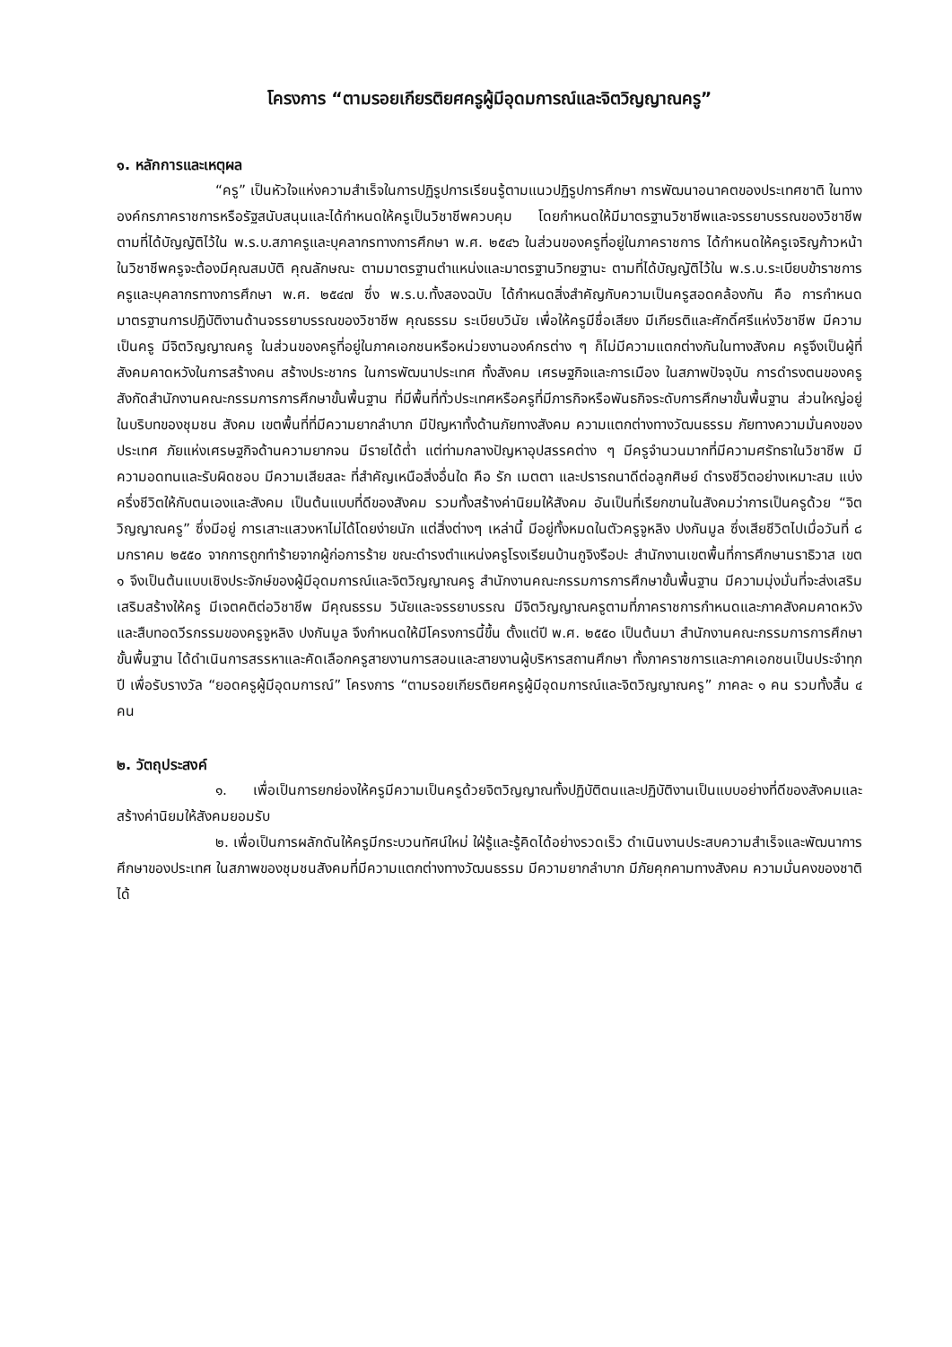โครงการ “ตามรอยเกียรติยศครูผู้มีอุดมการณ์และจิตวิญญาณครู”
๑. หลักการและเหตุผล
“ครู” เป็นหัวใจแห่งความสำเร็จในการปฏิรูปการเรียนรู้ตามแนวปฏิรูปการศึกษา การพัฒนาอนาคตของประเทศชาติ ในทางองค์กรภาคราชการหรือรัฐสนับสนุนและได้กำหนดให้ครูเป็นวิชาชีพควบคุม โดยกำหนดให้มีมาตรฐานวิชาชีพและจรรยาบรรณของวิชาชีพตามที่ได้บัญญัติไว้ใน พ.ร.บ.สภาครูและบุคลากรทางการศึกษา พ.ศ. ๒๕๔๖ ในส่วนของครูที่อยู่ในภาคราชการ ได้กำหนดให้ครูเจริญก้าวหน้าในวิชาชีพครูจะต้องมีคุณสมบัติ คุณลักษณะ ตามมาตรฐานตำแหน่งและมาตรฐานวิทยฐานะ ตามที่ได้บัญญัติไว้ใน พ.ร.บ.ระเบียบข้าราชการครูและบุคลากรทางการศึกษา พ.ศ. ๒๕๔๗ ซึ่ง พ.ร.บ.ทั้งสองฉบับ ได้กำหนดสิ่งสำคัญกับความเป็นครูสอดคล้องกัน คือ การกำหนดมาตรฐานการปฏิบัติงานด้านจรรยาบรรณของวิชาชีพ คุณธรรม ระเบียบวินัย เพื่อให้ครูมีชื่อเสียง มีเกียรติและศักดิ์ศรีแห่งวิชาชีพ มีความเป็นครู มีจิตวิญญาณครู ในส่วนของครูที่อยู่ในภาคเอกชนหรือหน่วยงานองค์กรต่าง ๆ ก็ไม่มีความแตกต่างกันในทางสังคม ครูจึงเป็นผู้ที่สังคมคาดหวังในการสร้างคน สร้างประชากร ในการพัฒนาประเทศ ทั้งสังคม เศรษฐกิจและการเมือง ในสภาพปัจจุบัน การดำรงตนของครูสังกัดสำนักงานคณะกรรมการการศึกษาขั้นพื้นฐาน ที่มีพื้นที่ทั่วประเทศหรือครูที่มีภารกิจหรือพันธกิจระดับการศึกษาขั้นพื้นฐาน ส่วนใหญ่อยู่ในบริบทของชุมชน สังคม เขตพื้นที่ที่มีความยากลำบาก มีปัญหาทั้งด้านภัยทางสังคม ความแตกต่างทางวัฒนธรรม ภัยทางความมั่นคงของประเทศ ภัยแห่งเศรษฐกิจด้านความยากจน มีรายได้ต่ำ แต่ท่ามกลางปัญหาอุปสรรคต่าง ๆ มีครูจำนวนมากที่มีความศรัทธาในวิชาชีพ มีความอดทนและรับผิดชอบ มีความเสียสละ ที่สำคัญเหนือสิ่งอื่นใด คือ รัก เมตตา และปรารถนาดีต่อลูกศิษย์ ดำรงชีวิตอย่างเหมาะสม แบ่งครึ่งชีวิตให้กับตนเองและสังคม เป็นต้นแบบที่ดีของสังคม รวมทั้งสร้างค่านิยมให้สังคม อันเป็นที่เรียกขานในสังคมว่าการเป็นครูด้วย “จิตวิญญาณครู” ซึ่งมีอยู่ การเสาะแสวงหาไม่ได้โดยง่ายนัก แต่สิ่งต่างๆ เหล่านี้ มีอยู่ทั้งหมดในตัวครูจูหลิง ปงกันมูล ซึ่งเสียชีวิตไปเมื่อวันที่ ๘ มกราคม ๒๕๕๐ จากการถูกทำร้ายจากผู้ก่อการร้าย ขณะดำรงตำแหน่งครูโรงเรียนบ้านกูจิงรือปะ สำนักงานเขตพื้นที่การศึกษานราธิวาส เขต ๑ จึงเป็นต้นแบบเชิงประจักษ์ของผู้มีอุดมการณ์และจิตวิญญาณครู สำนักงานคณะกรรมการการศึกษาขั้นพื้นฐาน มีความมุ่งมั่นที่จะส่งเสริมเสริมสร้างให้ครู มีเจตคติต่อวิชาชีพ มีคุณธรรม วินัยและจรรยาบรรณ มีจิตวิญญาณครูตามที่ภาคราชการกำหนดและภาคสังคมคาดหวัง และสืบทอดวีรกรรมของครูจูหลิง ปงกันมูล จึงกำหนดให้มีโครงการนี้ขึ้น ตั้งแต่ปี พ.ศ. ๒๕๕๐ เป็นต้นมา สำนักงานคณะกรรมการการศึกษาขั้นพื้นฐาน ได้ดำเนินการสรรหาและคัดเลือกครูสายงานการสอนและสายงานผู้บริหารสถานศึกษา ทั้งภาคราชการและภาคเอกชนเป็นประจำทุกปี เพื่อรับรางวัล “ยอดครูผู้มีอุดมการณ์” โครงการ “ตามรอยเกียรติยศครูผู้มีอุดมการณ์และจิตวิญญาณครู” ภาคละ ๑ คน รวมทั้งสิ้น ๔ คน
๒. วัตถุประสงค์
๑. เพื่อเป็นการยกย่องให้ครูมีความเป็นครูด้วยจิตวิญญาณทั้งปฏิบัติตนและปฏิบัติงานเป็นแบบอย่างที่ดีของสังคมและสร้างค่านิยมให้สังคมยอมรับ
๒. เพื่อเป็นการผลักดันให้ครูมีกระบวนทัศน์ใหม่ ใฝ่รู้และรู้คิดได้อย่างรวดเร็ว ดำเนินงานประสบความสำเร็จและพัฒนาการศึกษาของประเทศ ในสภาพของชุมชนสังคมที่มีความแตกต่างทางวัฒนธรรม มีความยากลำบาก มีภัยคุกคามทางสังคม ความมั่นคงของชาติได้